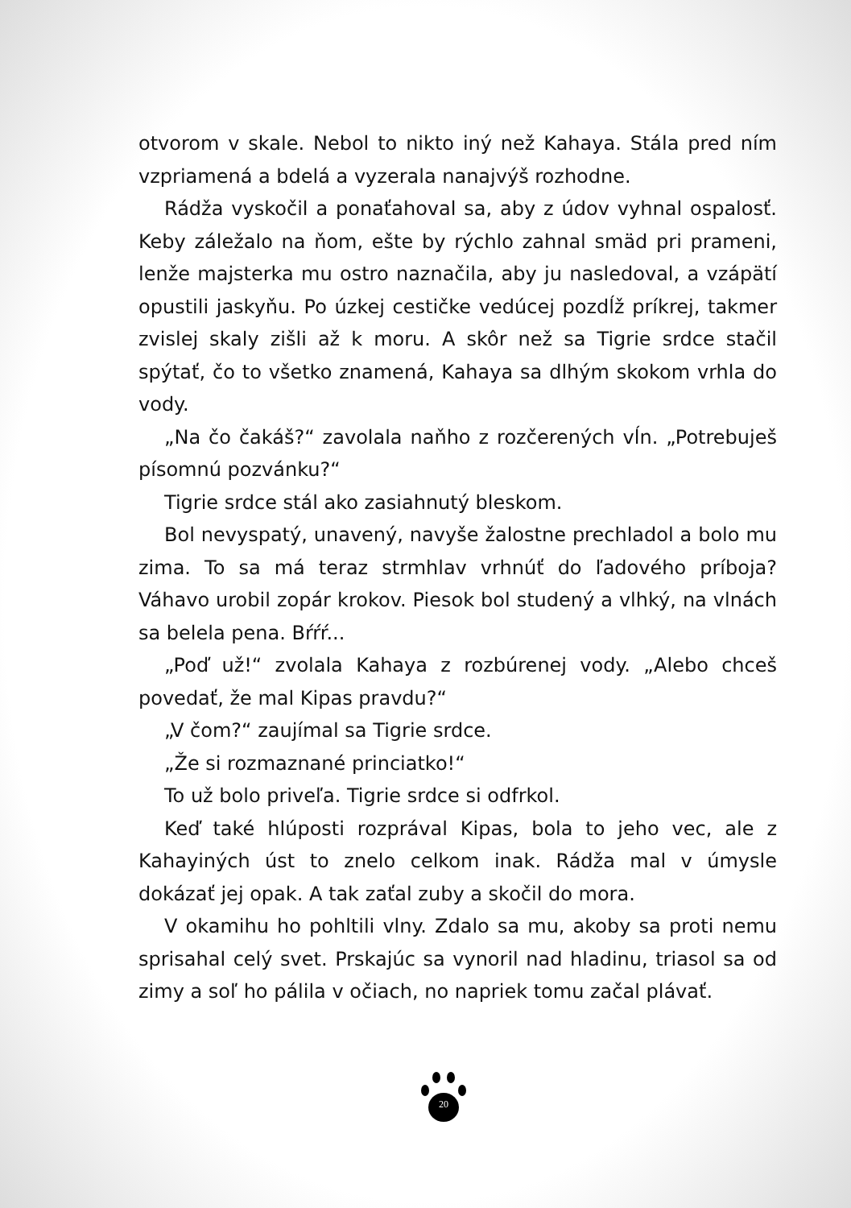otvorom v skale. Nebol to nikto iný než Kahaya. Stála pred ním vzpriamená a bdelá a vyzerala nanajvýš rozhodne.
Rádža vyskočil a ponaťahoval sa, aby z údov vyhnal ospalosť. Keby záležalo na ňom, ešte by rýchlo zahnal smäd pri prameni, lenže majsterka mu ostro naznačila, aby ju nasledoval, a vzápätí opustili jaskyňu. Po úzkej cestičke vedúcej pozdĺž príkrej, takmer zvislej skaly zišli až k moru. A skôr než sa Tigrie srdce stačil spýtať, čo to všetko znamená, Kahaya sa dlhým skokom vrhla do vody.
„Na čo čakáš?“ zavolala naňho z rozčerených vĺn. „Potrebuješ písomnú pozvánku?“
Tigrie srdce stál ako zasiahnutý bleskom.
Bol nevyspatý, unavený, navyše žalostne prechladol a bolo mu zima. To sa má teraz strmhlav vrhnúť do ľadového príboja? Váhavo urobil zopár krokov. Piesok bol studený a vlhký, na vlnách sa belela pena. Bŕŕŕ...
„Poď už!“ zvolala Kahaya z rozbúrenej vody. „Alebo chceš povedať, že mal Kipas pravdu?“
„V čom?“ zaujímal sa Tigrie srdce.
„Že si rozmaznané princiatko!“
To už bolo priveľa. Tigrie srdce si odfrkol.
Keď také hlúposti rozprával Kipas, bola to jeho vec, ale z Kahayiných úst to znelo celkom inak. Rádža mal v úmysle dokázať jej opak. A tak zaťal zuby a skočil do mora.
V okamihu ho pohltili vlny. Zdalo sa mu, akoby sa proti nemu sprisahal celý svet. Prskajúc sa vynoril nad hladinu, triasol sa od zimy a soľ ho pálila v očiach, no napriek tomu začal plávať.
20